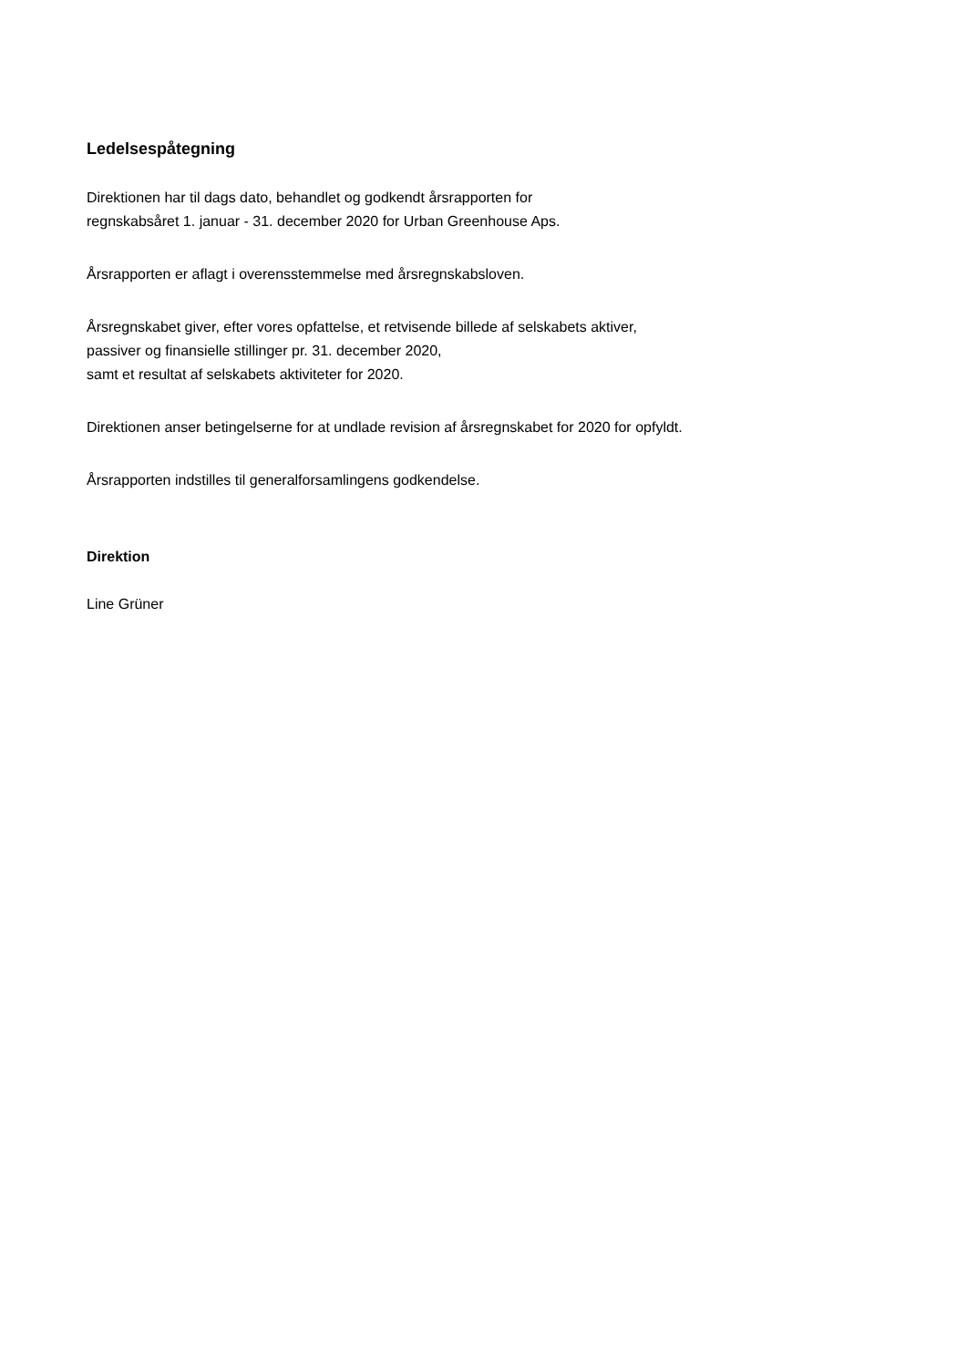Ledelsespåtegning
Direktionen har til dags dato, behandlet og godkendt årsrapporten for
regnskabsåret 1. januar - 31. december 2020 for Urban Greenhouse Aps.
Årsrapporten er aflagt i overensstemmelse med årsregnskabsloven.
Årsregnskabet giver, efter vores opfattelse, et retvisende billede af selskabets aktiver,
passiver og finansielle stillinger pr. 31. december 2020,
samt et resultat af selskabets aktiviteter for 2020.
Direktionen anser betingelserne for at undlade revision af årsregnskabet for 2020 for opfyldt.
Årsrapporten indstilles til generalforsamlingens godkendelse.
Direktion
Line Grüner